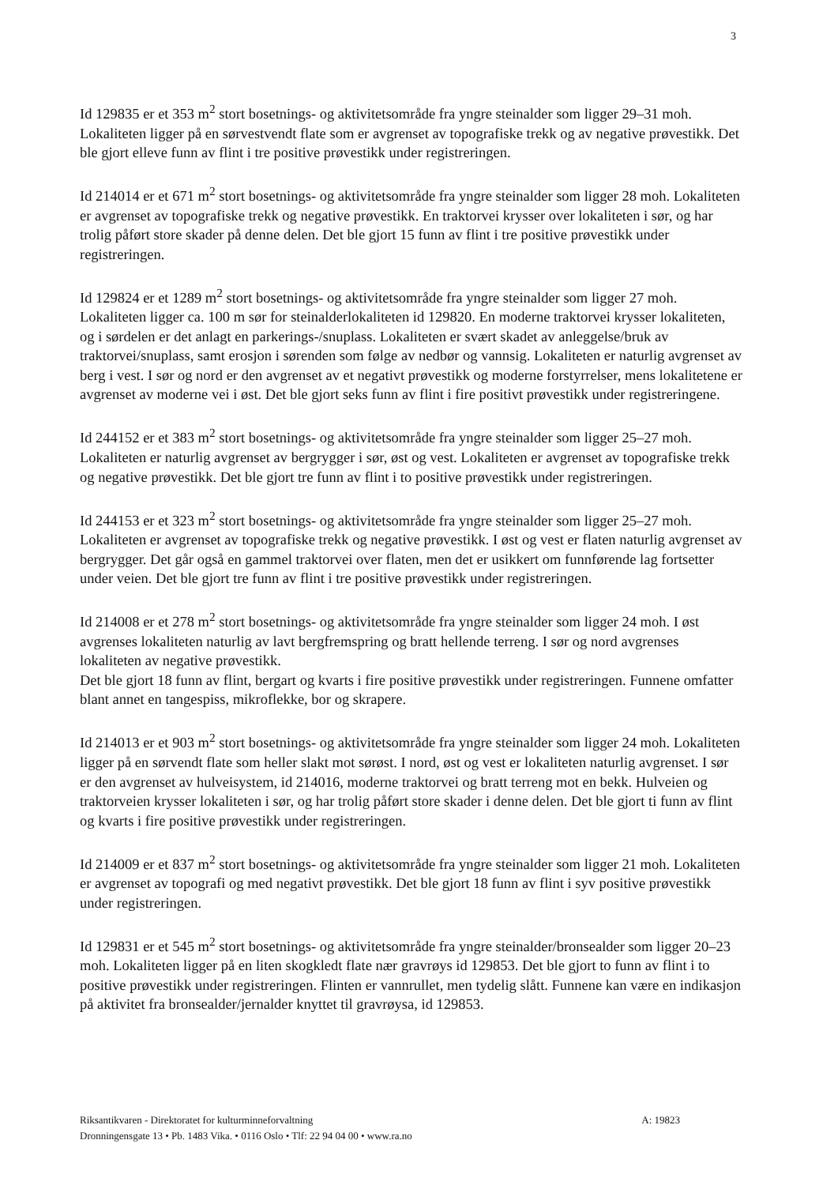3
Id 129835 er et 353 m<sup>2</sup> stort bosetnings- og aktivitetsområde fra yngre steinalder som ligger 29–31 moh. Lokaliteten ligger på en sørvestvendt flate som er avgrenset av topografiske trekk og av negative prøvestikk. Det ble gjort elleve funn av flint i tre positive prøvestikk under registreringen.
Id 214014 er et 671 m<sup>2</sup> stort bosetnings- og aktivitetsområde fra yngre steinalder som ligger 28 moh. Lokaliteten er avgrenset av topografiske trekk og negative prøvestikk. En traktorvei krysser over lokaliteten i sør, og har trolig påført store skader på denne delen. Det ble gjort 15 funn av flint i tre positive prøvestikk under registreringen.
Id 129824 er et 1289 m<sup>2</sup> stort bosetnings- og aktivitetsområde fra yngre steinalder som ligger 27 moh. Lokaliteten ligger ca. 100 m sør for steinalderlokaliteten id 129820. En moderne traktorvei krysser lokaliteten, og i sørdelen er det anlagt en parkerings-/snuplass. Lokaliteten er svært skadet av anleggelse/bruk av traktorvei/snuplass, samt erosjon i sørenden som følge av nedbør og vannsig. Lokaliteten er naturlig avgrenset av berg i vest. I sør og nord er den avgrenset av et negativt prøvestikk og moderne forstyrrelser, mens lokalitetene er avgrenset av moderne vei i øst. Det ble gjort seks funn av flint i fire positivt prøvestikk under registreringene.
Id 244152 er et 383 m<sup>2</sup> stort bosetnings- og aktivitetsområde fra yngre steinalder som ligger 25–27 moh. Lokaliteten er naturlig avgrenset av bergrygger i sør, øst og vest. Lokaliteten er avgrenset av topografiske trekk og negative prøvestikk. Det ble gjort tre funn av flint i to positive prøvestikk under registreringen.
Id 244153 er et 323 m<sup>2</sup> stort bosetnings- og aktivitetsområde fra yngre steinalder som ligger 25–27 moh. Lokaliteten er avgrenset av topografiske trekk og negative prøvestikk. I øst og vest er flaten naturlig avgrenset av bergrygger. Det går også en gammel traktorvei over flaten, men det er usikkert om funnførende lag fortsetter under veien. Det ble gjort tre funn av flint i tre positive prøvestikk under registreringen.
Id 214008 er et 278 m<sup>2</sup> stort bosetnings- og aktivitetsområde fra yngre steinalder som ligger 24 moh. I øst avgrenses lokaliteten naturlig av lavt bergfremspring og bratt hellende terreng. I sør og nord avgrenses lokaliteten av negative prøvestikk.
Det ble gjort 18 funn av flint, bergart og kvarts i fire positive prøvestikk under registreringen. Funnene omfatter blant annet en tangespiss, mikroflekke, bor og skrapere.
Id 214013 er et 903 m<sup>2</sup> stort bosetnings- og aktivitetsområde fra yngre steinalder som ligger 24 moh. Lokaliteten ligger på en sørvendt flate som heller slakt mot sørøst. I nord, øst og vest er lokaliteten naturlig avgrenset. I sør er den avgrenset av hulveisystem, id 214016, moderne traktorvei og bratt terreng mot en bekk. Hulveien og traktorveien krysser lokaliteten i sør, og har trolig påført store skader i denne delen. Det ble gjort ti funn av flint og kvarts i fire positive prøvestikk under registreringen.
Id 214009 er et 837 m<sup>2</sup> stort bosetnings- og aktivitetsområde fra yngre steinalder som ligger 21 moh. Lokaliteten er avgrenset av topografi og med negativt prøvestikk. Det ble gjort 18 funn av flint i syv positive prøvestikk under registreringen.
Id 129831 er et 545 m<sup>2</sup> stort bosetnings- og aktivitetsområde fra yngre steinalder/bronsealder som ligger 20–23 moh. Lokaliteten ligger på en liten skogkledt flate nær gravrøys id 129853. Det ble gjort to funn av flint i to positive prøvestikk under registreringen. Flinten er vannrullet, men tydelig slått. Funnene kan være en indikasjon på aktivitet fra bronsealder/jernalder knyttet til gravrøysa, id 129853.
A: 19823 Riksantikvaren - Direktoratet for kulturminneforvaltning
Dronningensgate 13 • Pb. 1483 Vika. • 0116 Oslo • Tlf: 22 94 04 00 • www.ra.no